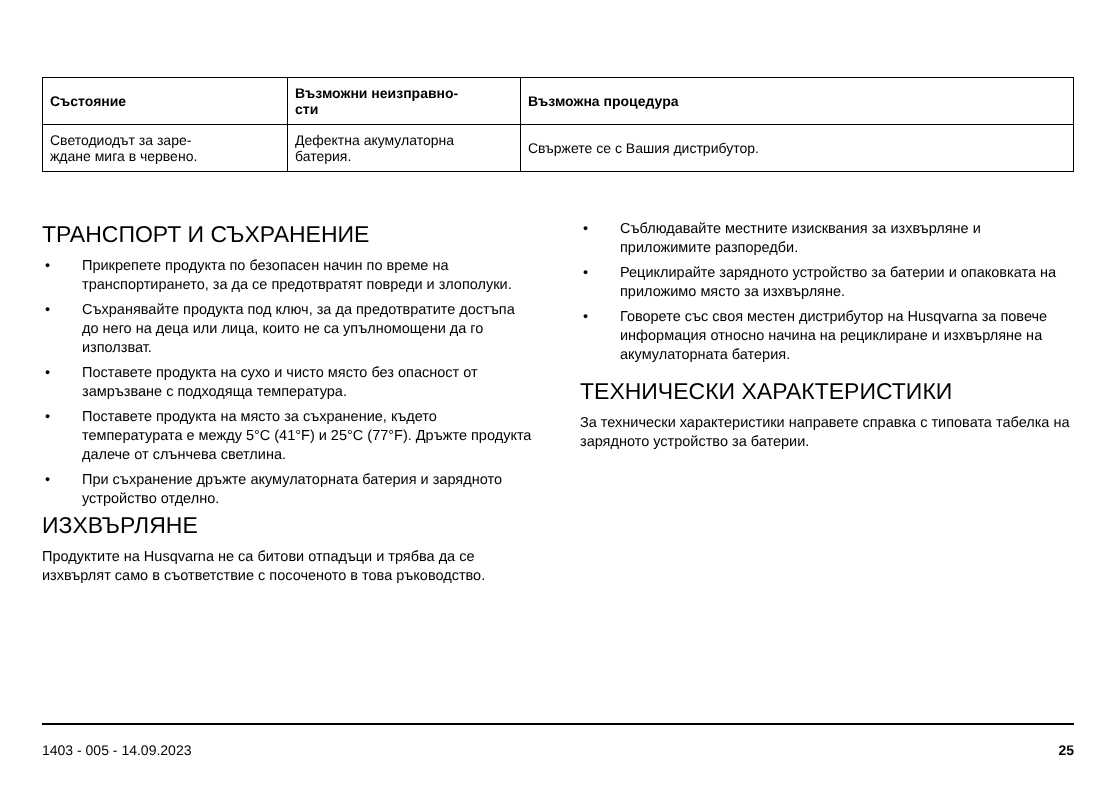| Състояние | Възможни неизправно- сти | Възможна процедура |
| --- | --- | --- |
| Светодиодът за заре- ждане мига в червено. | Дефектна акумулаторна батерия. | Свържете се с Вашия дистрибутор. |
ТРАНСПОРТ И СЪХРАНЕНИЕ
• Прикрепете продукта по безопасен начин по време на транспортирането, за да се предотвратят повреди и злополуки.
• Съхранявайте продукта под ключ, за да предотвратите достъпа до него на деца или лица, които не са упълномощени да го използват.
• Поставете продукта на сухо и чисто място без опасност от замръзване с подходяща температура.
• Поставете продукта на място за съхранение, където температурата е между 5°C (41°F) и 25°C (77°F). Дръжте продукта далече от слънчева светлина.
• При съхранение дръжте акумулаторната батерия и зарядното устройство отделно.
ИЗХВЪРЛЯНЕ
Продуктите на Husqvarna не са битови отпадъци и трябва да се изхвърлят само в съответствие с посоченото в това ръководство.
• Съблюдавайте местните изисквания за изхвърляне и приложимите разпоредби.
• Рециклирайте зарядното устройство за батерии и опаковката на приложимо място за изхвърляне.
• Говорете със своя местен дистрибутор на Husqvarna за повече информация относно начина на рециклиране и изхвърляне на акумулаторната батерия.
ТЕХНИЧЕСКИ ХАРАКТЕРИСТИКИ
За технически характеристики направете справка с типовата табелка на зарядното устройство за батерии.
1403 - 005 - 14.09.2023 25